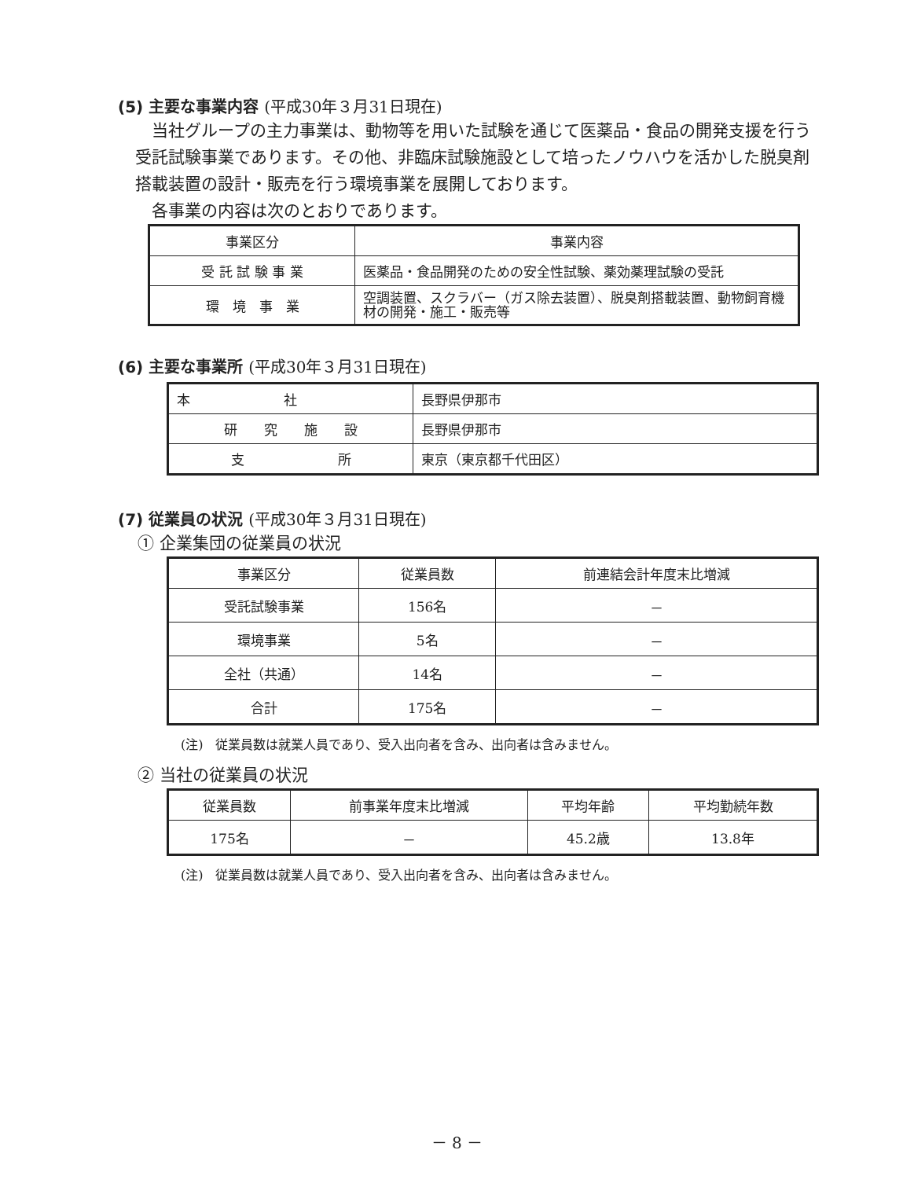(5) 主要な事業内容 (平成30年３月31日現在)
当社グループの主力事業は、動物等を用いた試験を通じて医薬品・食品の開発支援を行う受託試験事業であります。その他、非臨床試験施設として培ったノウハウを活かした脱臭剤搭載装置の設計・販売を行う環境事業を展開しております。
各事業の内容は次のとおりであります。
| 事業区分 | 事業内容 |
| --- | --- |
| 受 託 試 験 事 業 | 医薬品・食品開発のための安全性試験、薬効薬理試験の受託 |
| 環 境 事 業 | 空調装置、スクラバー（ガス除去装置）、脱臭剤搭載装置、動物飼育機材の開発・施工・販売等 |
(6) 主要な事業所 (平成30年３月31日現在)
| 本 社 | 長野県伊那市 |
| 研 究 施 設 | 長野県伊那市 |
| 支 所 | 東京（東京都千代田区） |
(7) 従業員の状況 (平成30年３月31日現在)
① 企業集団の従業員の状況
| 事業区分 | 従業員数 | 前連結会計年度末比増減 |
| --- | --- | --- |
| 受託試験事業 | 156名 | － |
| 環境事業 | 5名 | － |
| 全社（共通） | 14名 | － |
| 合計 | 175名 | － |
(注)　従業員数は就業人員であり、受入出向者を含み、出向者は含みません。
② 当社の従業員の状況
| 従業員数 | 前事業年度末比増減 | 平均年齢 | 平均勤続年数 |
| --- | --- | --- | --- |
| 175名 | － | 45.2歳 | 13.8年 |
(注)　従業員数は就業人員であり、受入出向者を含み、出向者は含みません。
－ 8 －